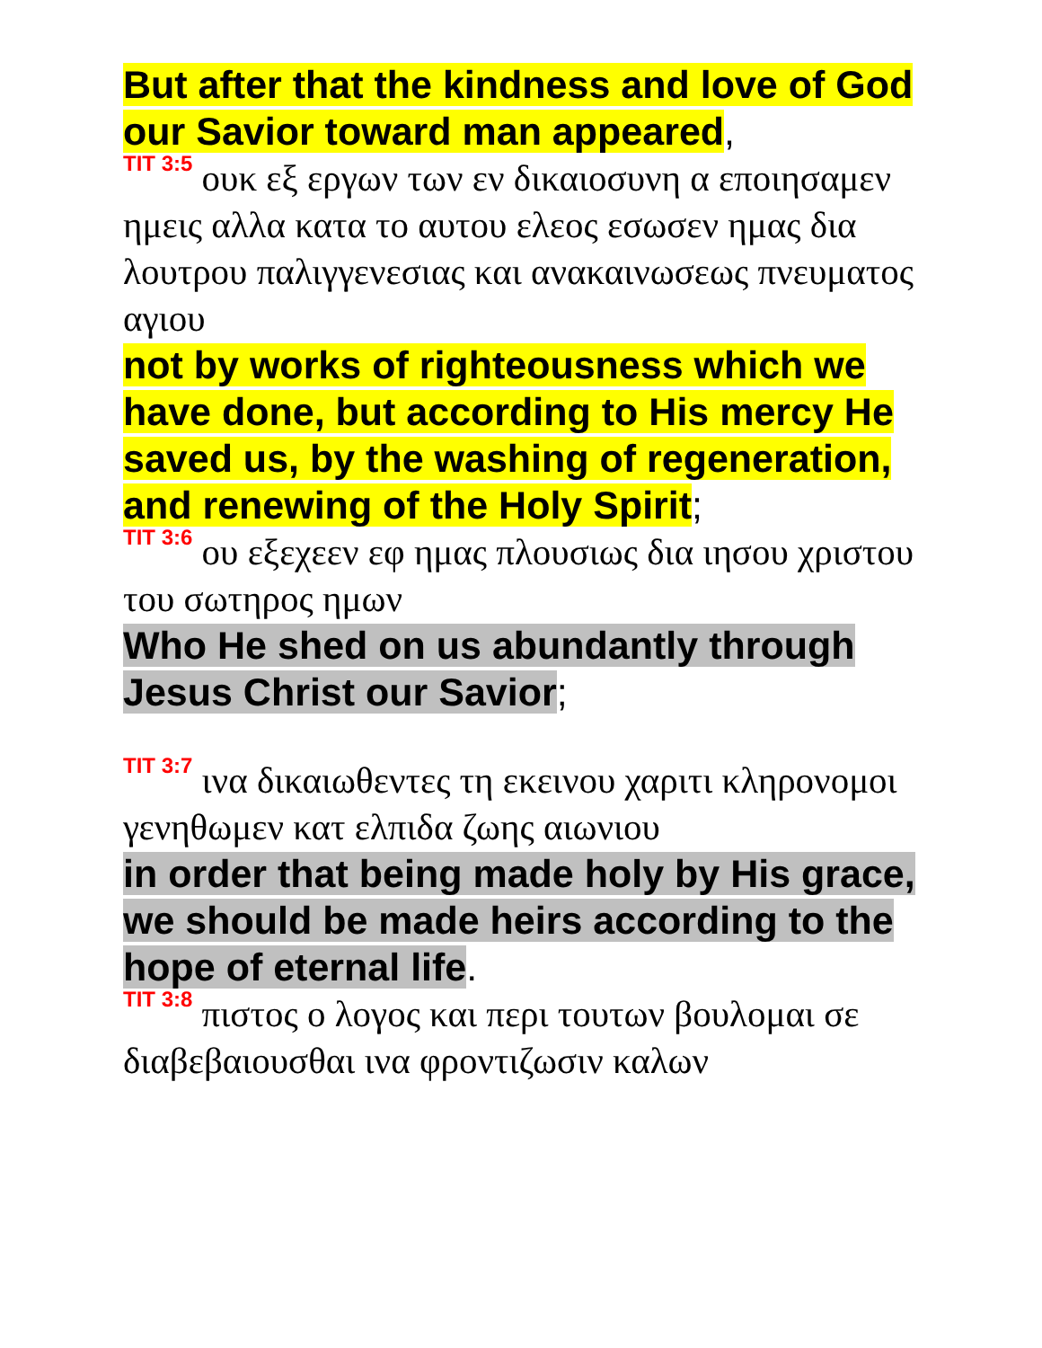But after that the kindness and love of God our Savior toward man appeared,
<sup>TIT 3:5</sup> ουκ εξ εργων των εν δικαιοσυνη α εποιησαμεν ημεις αλλα κατα το αυτου ελεος εσωσεν ημας δια λουτρου παλιγγενεσιας και ανακαινωσεως πνευματος αγιου
not by works of righteousness which we have done, but according to His mercy He saved us, by the washing of regeneration, and renewing of the Holy Spirit;
<sup>TIT 3:6</sup> ου εξεχεεν εφ ημας πλουσιως δια ιησου χριστου του σωτηρος ημων
Who He shed on us abundantly through Jesus Christ our Savior;
<sup>TIT 3:7</sup> ινα δικαιωθεντες τη εκεινου χαριτι κληρονομοι γενηθωμεν κατ ελπιδα ζωης αιωνιου
in order that being made holy by His grace, we should be made heirs according to the hope of eternal life.
<sup>TIT 3:8</sup> πιστος ο λογος και περι τουτων βουλομαι σε διαβεβαιουσθαι ινα φροντιζωσιν καλων